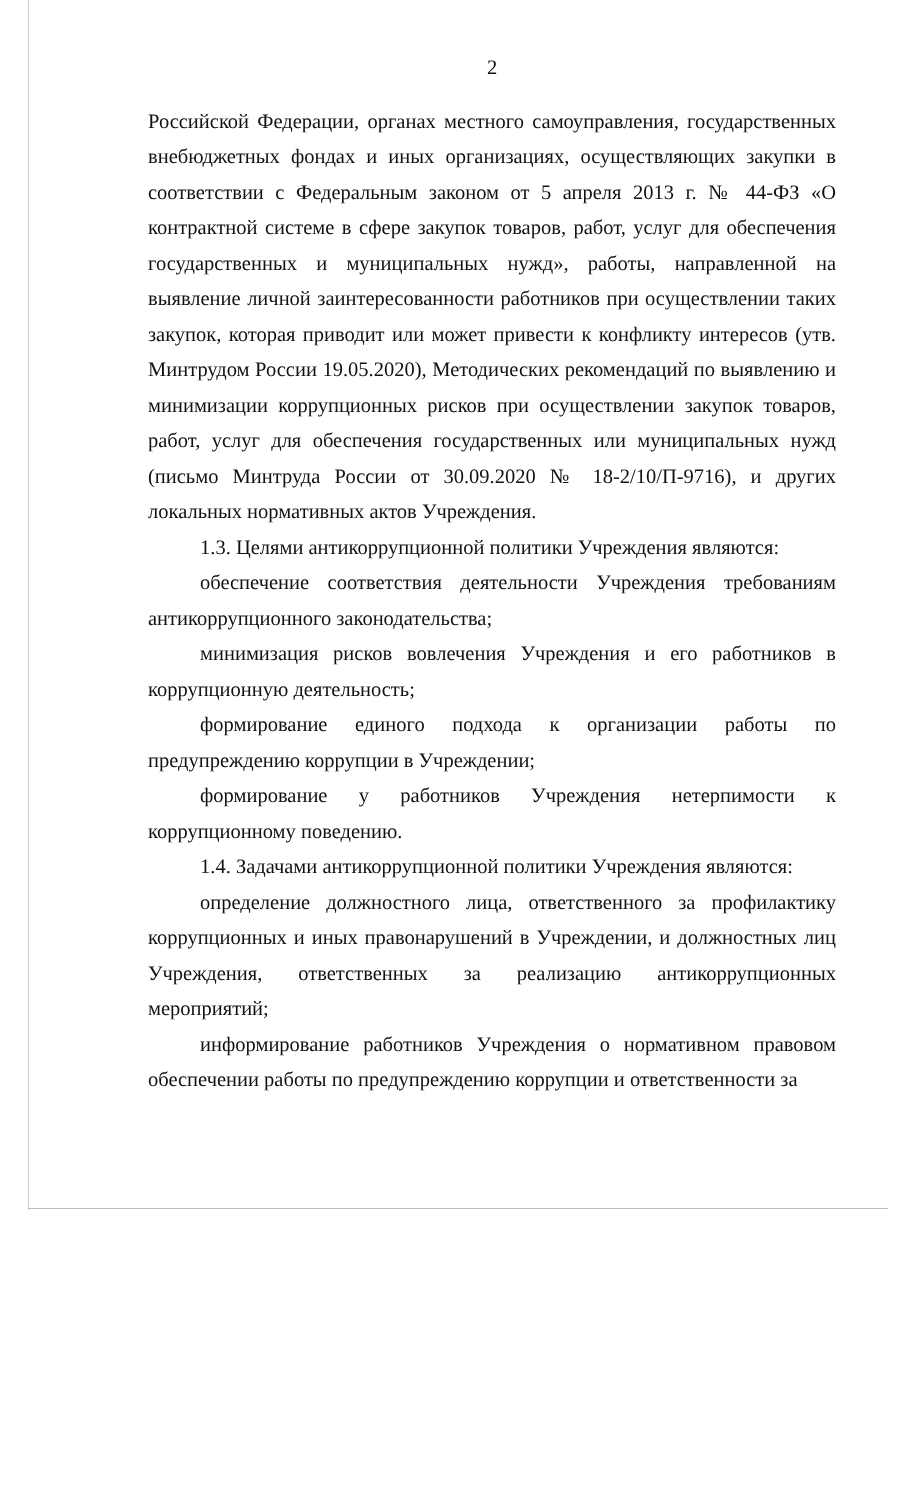2
Российской Федерации, органах местного самоуправления, государственных внебюджетных фондах и иных организациях, осуществляющих закупки в соответствии с Федеральным законом от 5 апреля 2013 г. № 44-ФЗ «О контрактной системе в сфере закупок товаров, работ, услуг для обеспечения государственных и муниципальных нужд», работы, направленной на выявление личной заинтересованности работников при осуществлении таких закупок, которая приводит или может привести к конфликту интересов (утв. Минтрудом России 19.05.2020), Методических рекомендаций по выявлению и минимизации коррупционных рисков при осуществлении закупок товаров, работ, услуг для обеспечения государственных или муниципальных нужд (письмо Минтруда России от 30.09.2020 № 18-2/10/П-9716), и других локальных нормативных актов Учреждения.
1.3. Целями антикоррупционной политики Учреждения являются:
обеспечение соответствия деятельности Учреждения требованиям антикоррупционного законодательства;
минимизация рисков вовлечения Учреждения и его работников в коррупционную деятельность;
формирование единого подхода к организации работы по предупреждению коррупции в Учреждении;
формирование у работников Учреждения нетерпимости к коррупционному поведению.
1.4. Задачами антикоррупционной политики Учреждения являются:
определение должностного лица, ответственного за профилактику коррупционных и иных правонарушений в Учреждении, и должностных лиц Учреждения, ответственных за реализацию антикоррупционных мероприятий;
информирование работников Учреждения о нормативном правовом обеспечении работы по предупреждению коррупции и ответственности за